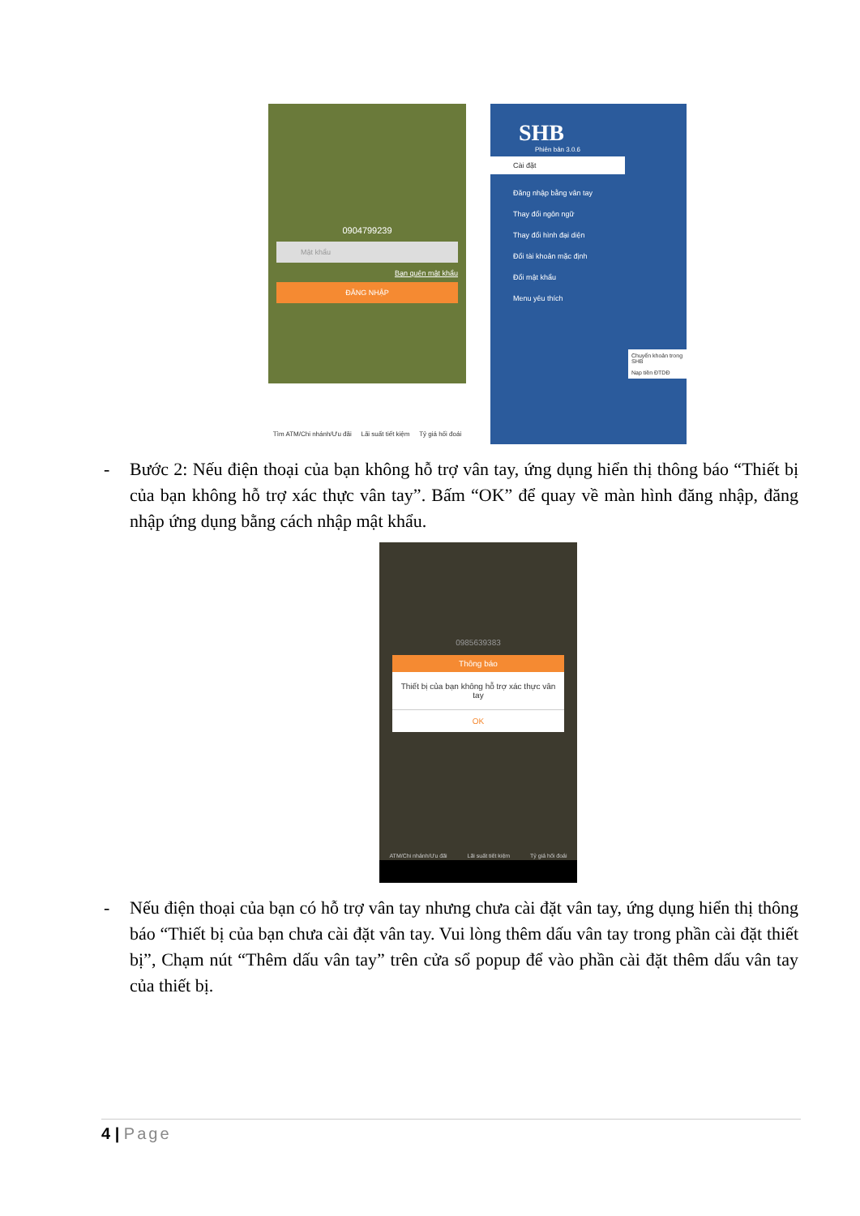0904799239
Mật khẩu
Bạn quên mật khẩu
ĐĂNG NHẬP
Tìm ATM/Chi nhánh/Ưu đãi Lãi suất tiết kiệm Tỷ giá hối đoái
SHB
Phiên bản 3.0.6
Cài đặt
Đăng nhập bằng vân tay
Thay đổi ngôn ngữ
Thay đổi hình đại diện
Đổi tài khoản mặc định
Đổi mật khẩu
Menu yêu thích
Chuyển khoản trong SHB
Nạp tiền ĐTDĐ
- Bước 2: Nếu điện thoại của bạn không hỗ trợ vân tay, ứng dụng hiển thị thông báo “Thiết bị của bạn không hỗ trợ xác thực vân tay”. Bấm “OK” để quay về màn hình đăng nhập, đăng nhập ứng dụng bằng cách nhập mật khẩu.
0985639383
Thông báo
Thiết bị của bạn không hỗ trợ xác thực vân tay
OK
ATM/Chi nhánh/Ưu đãi Lãi suất tiết kiệm Tỷ giá hối đoái
- Nếu điện thoại của bạn có hỗ trợ vân tay nhưng chưa cài đặt vân tay, ứng dụng hiển thị thông báo “Thiết bị của bạn chưa cài đặt vân tay. Vui lòng thêm dấu vân tay trong phần cài đặt thiết bị”, Chạm nút “Thêm dấu vân tay” trên cửa sổ popup để vào phần cài đặt thêm dấu vân tay của thiết bị.
4 | Page